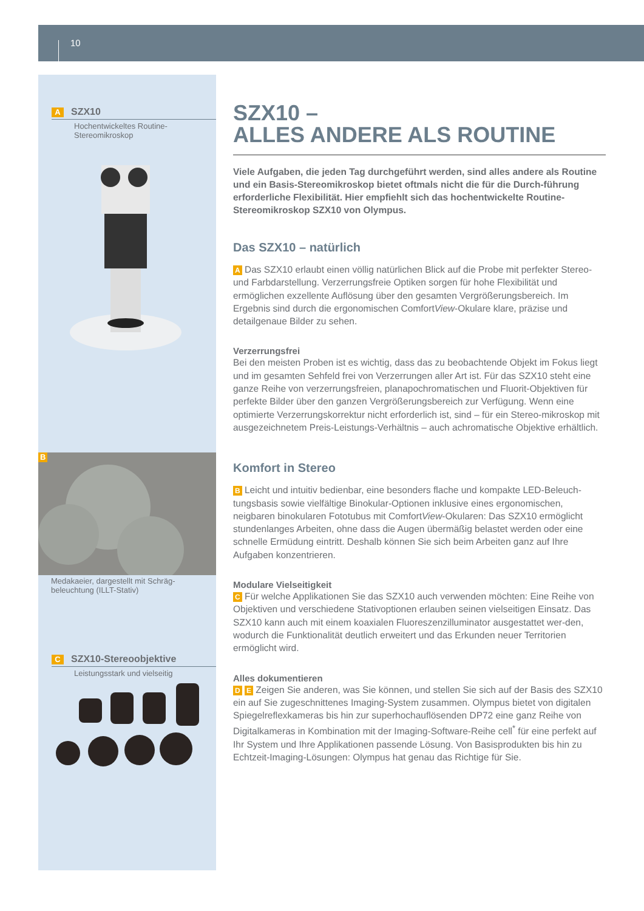10
A SZX10
Hochentwickeltes Routine-
Stereomikroskop
B
Medakaeier, dargestellt mit Schräg-
beleuchtung (ILLT-Stativ)
C SZX10-Stereoobjektive
Leistungsstark und vielseitig
SZX10 –
ALLES ANDERE ALS ROUTINE
Viele Aufgaben, die jeden Tag durchgeführt werden, sind alles andere als Routine und ein Basis-Stereomikroskop bietet oftmals nicht die für die Durch-führung erforderliche Flexibilität. Hier empfiehlt sich das hochentwickelte Routine-Stereomikroskop SZX10 von Olympus.
Das SZX10 – natürlich
A Das SZX10 erlaubt einen völlig natürlichen Blick auf die Probe mit perfekter Stereo- und Farbdarstellung. Verzerrungsfreie Optiken sorgen für hohe Flexibilität und ermöglichen exzellente Auflösung über den gesamten Vergrößerungsbereich. Im Ergebnis sind durch die ergonomischen ComfortView-Okulare klare, präzise und detailgenaue Bilder zu sehen.
Verzerrungsfrei
Bei den meisten Proben ist es wichtig, dass das zu beobachtende Objekt im Fokus liegt und im gesamten Sehfeld frei von Verzerrungen aller Art ist. Für das SZX10 steht eine ganze Reihe von verzerrungsfreien, planapochromatischen und Fluorit-Objektiven für perfekte Bilder über den ganzen Vergrößerungsbereich zur Verfügung. Wenn eine optimierte Verzerrungskorrektur nicht erforderlich ist, sind – für ein Stereo-mikroskop mit ausgezeichnetem Preis-Leistungs-Verhältnis – auch achromatische Objektive erhältlich.
Komfort in Stereo
B Leicht und intuitiv bedienbar, eine besonders flache und kompakte LED-Beleuch-tungsbasis sowie vielfältige Binokular-Optionen inklusive eines ergonomischen, neigbaren binokularen Fototubus mit ComfortView-Okularen: Das SZX10 ermöglicht stundenlanges Arbeiten, ohne dass die Augen übermäßig belastet werden oder eine schnelle Ermüdung eintritt. Deshalb können Sie sich beim Arbeiten ganz auf Ihre Aufgaben konzentrieren.
Modulare Vielseitigkeit
C Für welche Applikationen Sie das SZX10 auch verwenden möchten: Eine Reihe von Objektiven und verschiedene Stativoptionen erlauben seinen vielseitigen Einsatz. Das SZX10 kann auch mit einem koaxialen Fluoreszenzilluminator ausgestattet wer-den, wodurch die Funktionalität deutlich erweitert und das Erkunden neuer Territorien ermöglicht wird.
Alles dokumentieren
D E Zeigen Sie anderen, was Sie können, und stellen Sie sich auf der Basis des SZX10 ein auf Sie zugeschnittenes Imaging-System zusammen. Olympus bietet von digitalen Spiegelreflexkameras bis hin zur superhochauflösenden DP72 eine ganz Reihe von Digitalkameras in Kombination mit der Imaging-Software-Reihe cell<sup>*</sup> für eine perfekt auf Ihr System und Ihre Applikationen passende Lösung. Von Basisprodukten bis hin zu Echtzeit-Imaging-Lösungen: Olympus hat genau das Richtige für Sie.